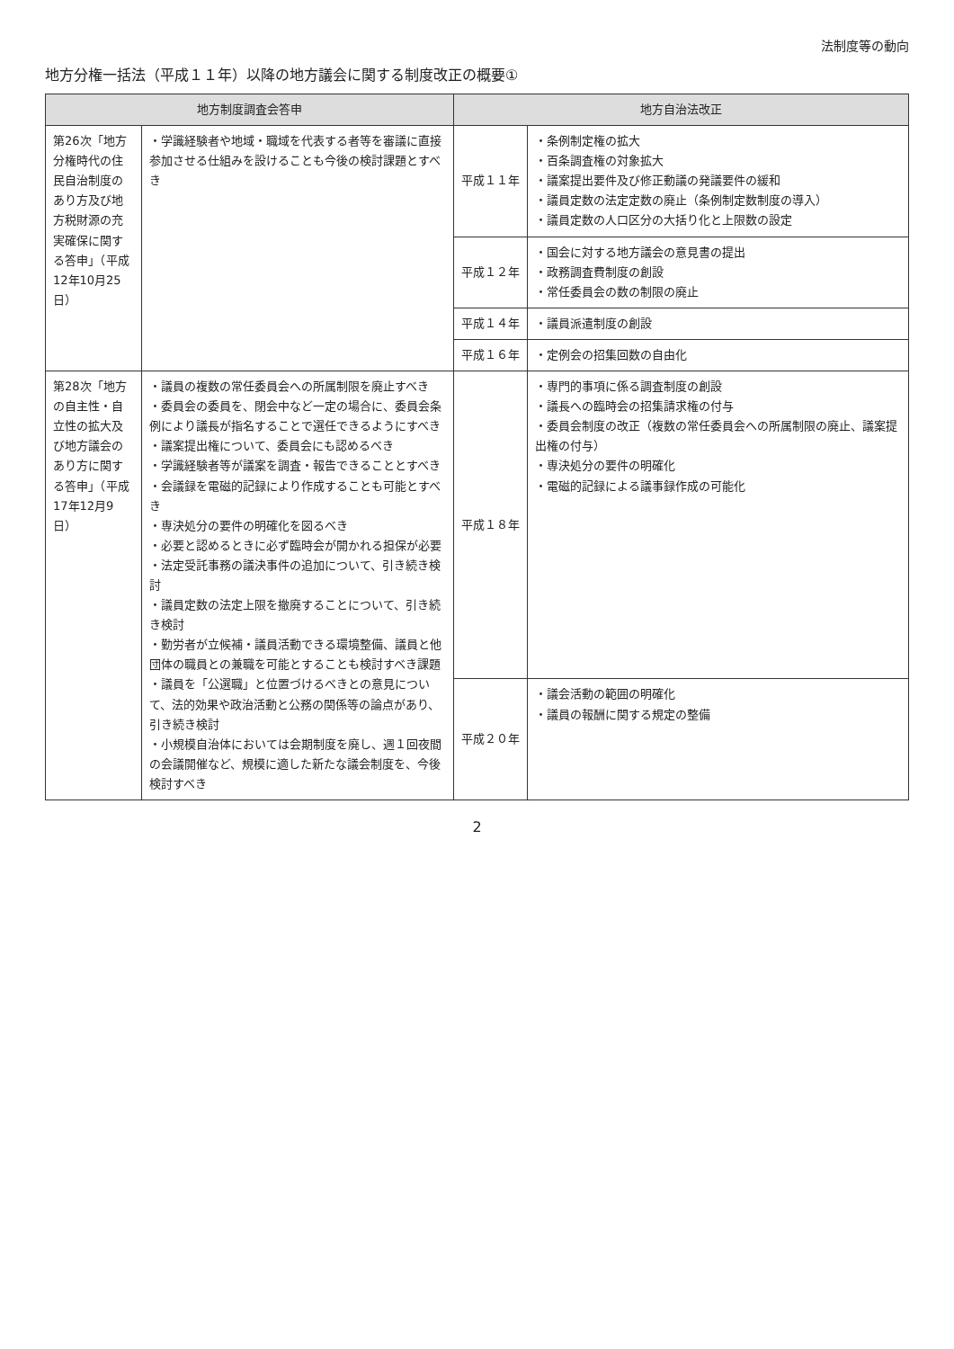法制度等の動向
地方分権一括法（平成１１年）以降の地方議会に関する制度改正の概要①
| 地方制度調査会答申 | | 地方自治法改正 | |
| --- | --- | --- | --- |
| 第26次「地方分権時代の住民自治制度のあり方及び地方税財源の充実確保に関する答申」（平成12年10月25日） | ・学識経験者や地域・職域を代表する者等を審議に直接参加させる仕組みを設けることも今後の検討課題とすべき | 平成１１年 | ・条例制定権の拡大 ・百条調査権の対象拡大 ・議案提出要件及び修正動議の発議要件の緩和 ・議員定数の法定定数の廃止（条例制定数制度の導入） ・議員定数の人口区分の大括り化と上限数の設定 |
| | | 平成１２年 | ・国会に対する地方議会の意見書の提出 ・政務調査費制度の創設 ・常任委員会の数の制限の廃止 |
| | | 平成１４年 | ・議員派遣制度の創設 |
| | | 平成１６年 | ・定例会の招集回数の自由化 |
| 第28次「地方の自主性・自立性の拡大及び地方議会のあり方に関する答申」（平成17年12月9日） | ・議員の複数の常任委員会への所属制限を廃止すべき ・委員会の委員を、閉会中など一定の場合に、委員会条例により議長が指名することで選任できるようにすべき ・議案提出権について、委員会にも認めるべき ・学識経験者等が議案を調査・報告できることとすべき ・会議録を電磁的記録により作成することも可能とすべき ・専決処分の要件の明確化を図るべき ・必要と認めるときに必ず臨時会が開かれる担保が必要 ・法定受託事務の議決事件の追加について、引き続き検討 ・議員定数の法定上限を撤廃することについて、引き続き検討 ・勤労者が立候補・議員活動できる環境整備、議員と他団体の職員との兼職を可能とすることも検討すべき課題 ・議員を「公選職」と位置づけるべきとの意見について、法的効果や政治活動と公務の関係等の論点があり、引き続き検討 ・小規模自治体においては会期制度を廃し、週１回夜間の会議開催など、規模に適した新たな議会制度を、今後検討すべき | 平成１８年 | ・専門的事項に係る調査制度の創設 ・議長への臨時会の招集請求権の付与 ・委員会制度の改正（複数の常任委員会への所属制限の廃止、議案提出権の付与） ・専決処分の要件の明確化 ・電磁的記録による議事録作成の可能化 |
| | | 平成２０年 | ・議会活動の範囲の明確化 ・議員の報酬に関する規定の整備 |
2